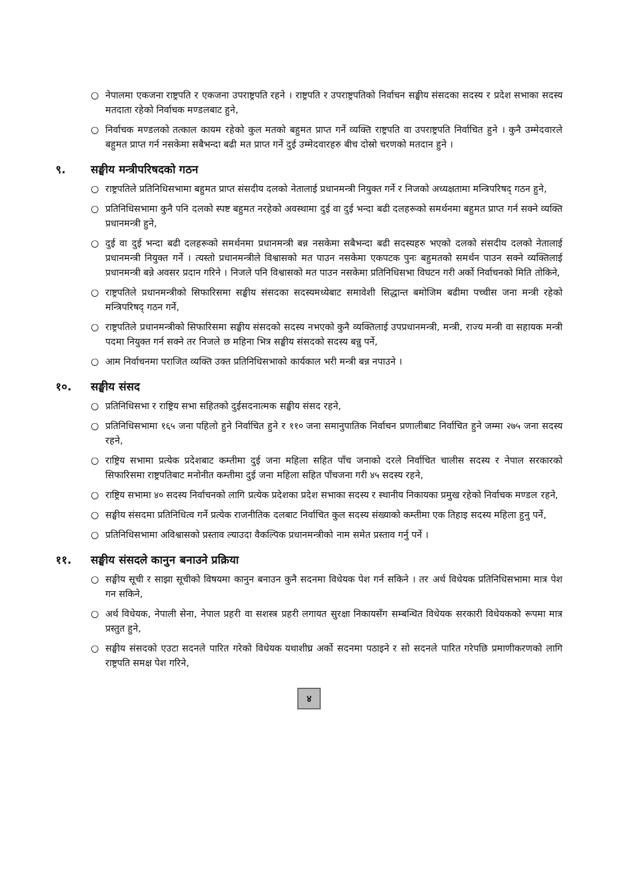○ नेपालमा एकजना राष्ट्रपति र एकजना उपराष्ट्रपति रहने । राष्ट्रपति र उपराष्ट्रपतिको निर्वाचन सङ्घीय संसदका सदस्य र प्रदेश सभाका सदस्य मतदाता रहेको निर्वाचक मण्डलबाट हुने,
○ निर्वाचक मण्डलको तत्काल कायम रहेको कुल मतको बहुमत प्राप्त गर्ने व्यक्ति राष्ट्रपति वा उपराष्ट्रपति निर्वाचित हुने । कुनै उम्मेदवारले बहुमत प्राप्त गर्न नसकेमा सबैभन्दा बढी मत प्राप्त गर्ने दुई उम्मेदवारहरु बीच दोस्रो चरणको मतदान हुने ।
९. सङ्घीय मन्त्रीपरिषदको गठन
○ राष्ट्रपतिले प्रतिनिधिसभामा बहुमत प्राप्त संसदीय दलको नेतालाई प्रधानमन्त्री नियुक्त गर्ने र निजको अध्यक्षतामा मन्त्रिपरिषद् गठन हुने,
○ प्रतिनिधिसभामा कुनै पनि दलको स्पष्ट बहुमत नरहेको अवस्थामा दुई वा दुई भन्दा बढी दलहरूको समर्थनमा बहुमत प्राप्त गर्न सक्ने व्यक्ति प्रधानमन्त्री हुने,
○ दुई वा दुई भन्दा बढी दलहरूको समर्थनमा प्रधानमन्त्री बन्न नसकेमा सबैभन्दा बढी सदस्यहरु भएको दलको संसदीय दलको नेतालाई प्रधानमन्त्री नियुक्त गर्ने । त्यस्तो प्रधानमन्त्रीले विश्वासको मत पाउन नसकेमा एकपटक पुनः बहुमतको समर्थन पाउन सक्ने व्यक्तिलाई प्रधानमन्त्री बन्ने अवसर प्रदान गरिने । निजले पनि विश्वासको मत पाउन नसकेमा प्रतिनिधिसभा विघटन गरी अर्को निर्वाचनको मिति तोकिने,
○ राष्ट्रपतिले प्रधानमन्त्रीको सिफारिसमा सङ्घीय संसदका सदस्यमध्येबाट समावेशी सिद्धान्त बमोजिम बढीमा पच्चीस जना मन्त्री रहेको मन्त्रिपरिषद् गठन गर्ने,
○ राष्ट्रपतिले प्रधानमन्त्रीको सिफारिसमा सङ्घीय संसदको सदस्य नभएको कुनै व्यक्तिलाई उपप्रधानमन्त्री, मन्त्री, राज्य मन्त्री वा सहायक मन्त्री पदमा नियुक्त गर्न सक्ने तर निजले छ महिना भित्र सङ्घीय संसदको सदस्य बन्नु पर्ने,
○ आम निर्वाचनमा पराजित व्यक्ति उक्त प्रतिनिधिसभाको कार्यकाल भरी मन्त्री बन्न नपाउने ।
१०. सङ्घीय संसद
○ प्रतिनिधिसभा र राष्ट्रिय सभा सहितको दुईसदनात्मक सङ्घीय संसद रहने,
○ प्रतिनिधिसभामा १६५ जना पहिलो हुने निर्वाचित हुने र ११० जना समानुपातिक निर्वाचन प्रणालीबाट निर्वाचित हुने जम्मा २७५ जना सदस्य रहने,
○ राष्ट्रिय सभामा प्रत्येक प्रदेशबाट कम्तीमा दुई जना महिला सहित पाँच जनाको दरले निर्वाचित चालीस सदस्य र नेपाल सरकारको सिफारिसमा राष्ट्रपतिबाट मनोनीत कम्तीमा दुई जना महिला सहित पाँचजना गरी ४५ सदस्य रहने,
○ राष्ट्रिय सभामा ४० सदस्य निर्वाचनको लागि प्रत्येक प्रदेशका प्रदेश सभाका सदस्य र स्थानीय निकायका प्रमुख रहेको निर्वाचक मण्डल रहने,
○ सङ्घीय संसदमा प्रतिनिधित्व गर्ने प्रत्येक राजनीतिक दलबाट निर्वाचित कुल सदस्य संख्याको कम्तीमा एक तिहाइ सदस्य महिला हुनु पर्ने,
○ प्रतिनिधिसभामा अविश्वासको प्रस्ताव ल्याउदा वैकल्पिक प्रधानमन्त्रीको नाम समेत प्रस्ताव गर्नु पर्ने ।
११. सङ्घीय संसदले कानुन बनाउने प्रक्रिया
○ सङ्घीय सूची र साझा सूचीको विषयमा कानुन बनाउन कुनै सदनमा विधेयक पेश गर्न सकिने । तर अर्थ विधेयक प्रतिनिधिसभामा मात्र पेश गन सकिने,
○ अर्थ विधेयक, नेपाली सेना, नेपाल प्रहरी वा सशस्त्र प्रहरी लगायत सुरक्षा निकायसँग सम्बन्धित विधेयक सरकारी विधेयकको रूपमा मात्र प्रस्तुत हुने,
○ सङ्घीय संसदको एउटा सदनले पारित गरेको विधेयक यथाशीघ्र अर्को सदनमा पठाइने र सो सदनले पारित गरेपछि प्रमाणीकरणको लागि राष्ट्रपति समक्ष पेश गरिने,
४